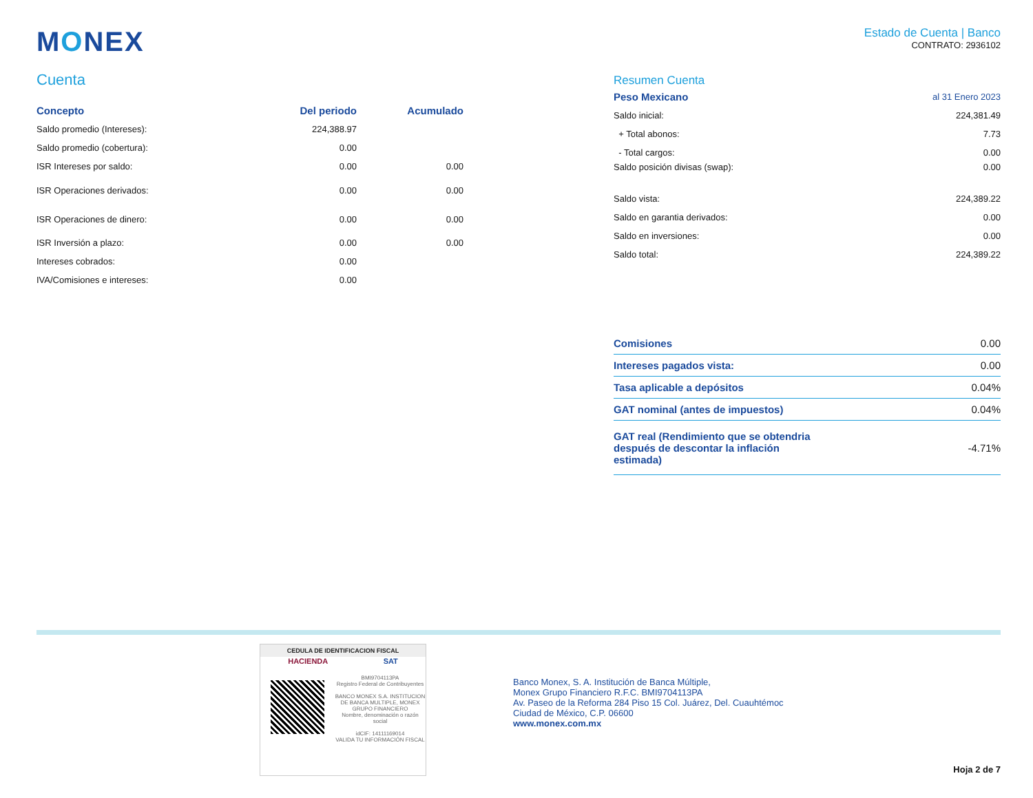MONEX
Estado de Cuenta | Banco
CONTRATO: 2936102
Cuenta
| Concepto | Del periodo | Acumulado |
| --- | --- | --- |
| Saldo promedio (Intereses): | 224,388.97 | |
| Saldo promedio (cobertura): | 0.00 | |
| ISR Intereses por saldo: | 0.00 | 0.00 |
| ISR Operaciones derivados: | 0.00 | 0.00 |
| ISR Operaciones de dinero: | 0.00 | 0.00 |
| ISR Inversión a plazo: | 0.00 | 0.00 |
| Intereses cobrados: | 0.00 | |
| IVA/Comisiones e intereses: | 0.00 | |
Resumen Cuenta
| Peso Mexicano | al 31 Enero 2023 |
| Saldo inicial: | 224,381.49 |
| + Total abonos: | 7.73 |
| - Total cargos: | 0.00 |
| Saldo posición divisas (swap): | 0.00 |
| Saldo vista: | 224,389.22 |
| Saldo en garantia derivados: | 0.00 |
| Saldo en inversiones: | 0.00 |
| Saldo total: | 224,389.22 |
| Comisiones | 0.00 |
| Intereses pagados vista: | 0.00 |
| Tasa aplicable a depósitos | 0.04% |
| GAT nominal (antes de impuestos) | 0.04% |
| GAT real (Rendimiento que se obtendria después de descontar la inflación estimada) | -4.71% |
CEDULA DE IDENTIFICACION FISCAL
HACIENDA SAT
BMI9704113PA
Registro Federal de Contribuyentes
BANCO MONEX S.A. INSTITUCION DE BANCA MULTIPLE, MONEX GRUPO FINANCIERO
Nombre, denominación o razón social
idCIF: 14111169014
VALIDA TU INFORMACIÓN FISCAL
Banco Monex, S. A. Institución de Banca Múltiple,
Monex Grupo Financiero R.F.C. BMI9704113PA
Av. Paseo de la Reforma 284 Piso 15 Col. Juárez, Del. Cuauhtémoc
Ciudad de México, C.P. 06600
www.monex.com.mx
Hoja 2 de 7